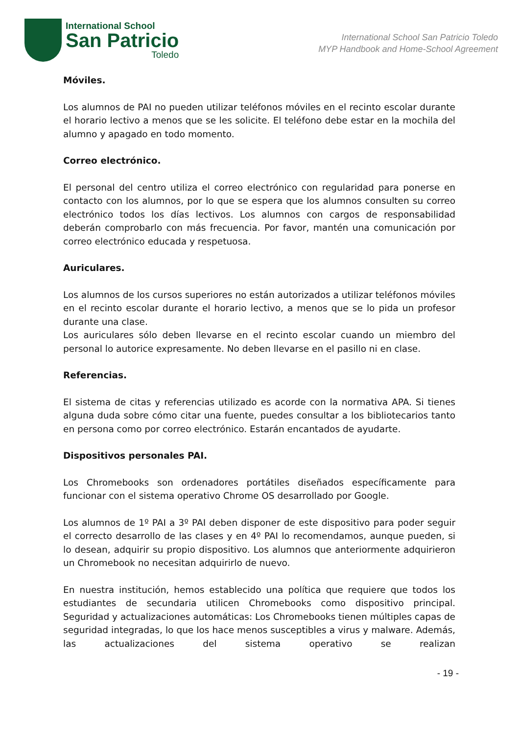International School
San Patricio
Toledo
International School San Patricio Toledo
MYP Handbook and Home-School Agreement
Móviles.
Los alumnos de PAI no pueden utilizar teléfonos móviles en el recinto escolar durante el horario lectivo a menos que se les solicite. El teléfono debe estar en la mochila del alumno y apagado en todo momento.
Correo electrónico.
El personal del centro utiliza el correo electrónico con regularidad para ponerse en contacto con los alumnos, por lo que se espera que los alumnos consulten su correo electrónico todos los días lectivos. Los alumnos con cargos de responsabilidad deberán comprobarlo con más frecuencia. Por favor, mantén una comunicación por correo electrónico educada y respetuosa.
Auriculares.
Los alumnos de los cursos superiores no están autorizados a utilizar teléfonos móviles en el recinto escolar durante el horario lectivo, a menos que se lo pida un profesor durante una clase.
Los auriculares sólo deben llevarse en el recinto escolar cuando un miembro del personal lo autorice expresamente. No deben llevarse en el pasillo ni en clase.
Referencias.
El sistema de citas y referencias utilizado es acorde con la normativa APA. Si tienes alguna duda sobre cómo citar una fuente, puedes consultar a los bibliotecarios tanto en persona como por correo electrónico. Estarán encantados de ayudarte.
Dispositivos personales PAI.
Los Chromebooks son ordenadores portátiles diseñados específicamente para funcionar con el sistema operativo Chrome OS desarrollado por Google.
Los alumnos de 1º PAI a 3º PAI deben disponer de este dispositivo para poder seguir el correcto desarrollo de las clases y en 4º PAI lo recomendamos, aunque pueden, si lo desean, adquirir su propio dispositivo. Los alumnos que anteriormente adquirieron un Chromebook no necesitan adquirirlo de nuevo.
En nuestra institución, hemos establecido una política que requiere que todos los estudiantes de secundaria utilicen Chromebooks como dispositivo principal. Seguridad y actualizaciones automáticas: Los Chromebooks tienen múltiples capas de seguridad integradas, lo que los hace menos susceptibles a virus y malware. Además, las actualizaciones del sistema operativo se realizan
- 19 -